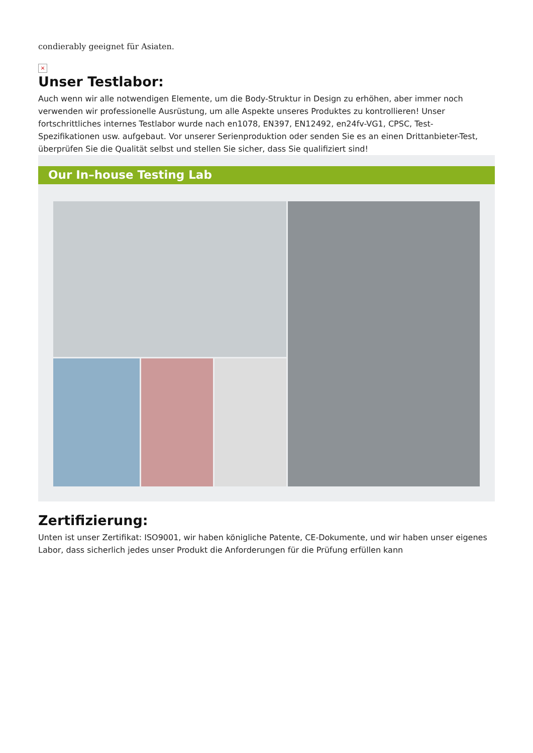condierably geeignet für Asiaten.
×
Unser Testlabor:
Auch wenn wir alle notwendigen Elemente, um die Body-Struktur in Design zu erhöhen, aber immer noch verwenden wir professionelle Ausrüstung, um alle Aspekte unseres Produktes zu kontrollieren! Unser fortschrittliches internes Testlabor wurde nach en1078, EN397, EN12492, en24fv-VG1, CPSC, Test-Spezifikationen usw. aufgebaut. Vor unserer Serienproduktion oder senden Sie es an einen Drittanbieter-Test, überprüfen Sie die Qualität selbst und stellen Sie sicher, dass Sie qualifiziert sind!
Our In–house Testing Lab
Zertifizierung:
Unten ist unser Zertifikat: ISO9001, wir haben königliche Patente, CE-Dokumente, und wir haben unser eigenes Labor, dass sicherlich jedes unser Produkt die Anforderungen für die Prüfung erfüllen kann